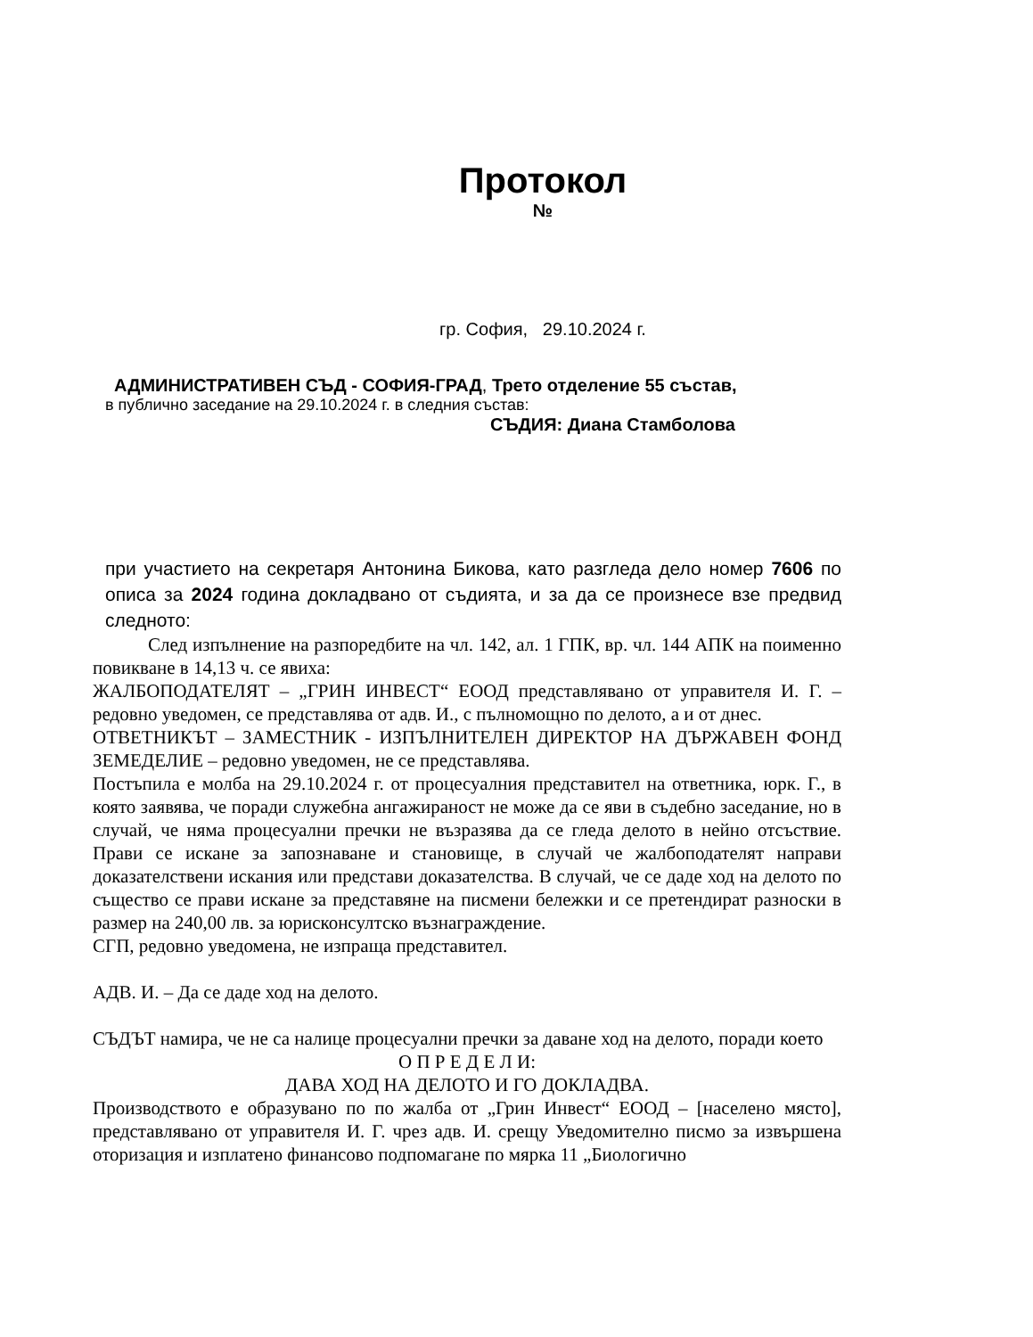Протокол
№
гр. София, 29.10.2024 г.
АДМИНИСТРАТИВЕН СЪД - СОФИЯ-ГРАД, Трето отделение 55 състав,
в публично заседание на 29.10.2024 г. в следния състав:
СЪДИЯ: Диана Стамболова
при участието на секретаря Антонина Бикова, като разгледа дело номер 7606 по описа за 2024 година докладвано от съдията, и за да се произнесе взе предвид следното:
След изпълнение на разпоредбите на чл. 142, ал. 1 ГПК, вр. чл. 144 АПК на поименно повикване в 14,13 ч. се явиха:
ЖАЛБОПОДАТЕЛЯТ – „ГРИН ИНВЕСТ“ ЕООД представлявано от управителя И. Г. – редовно уведомен, се представлява от адв. И., с пълномощно по делото, а и от днес.
ОТВЕТНИКЪТ – ЗАМЕСТНИК - ИЗПЪЛНИТЕЛЕН ДИРЕКТОР НА ДЪРЖАВЕН ФОНД ЗЕМЕДЕЛИЕ – редовно уведомен, не се представлява.
Постъпила е молба на 29.10.2024 г. от процесуалния представител на ответника, юрк. Г., в която заявява, че поради служебна ангажираност не може да се яви в съдебно заседание, но в случай, че няма процесуални пречки не възразява да се гледа делото в нейно отсъствие. Прави се искане за запознаване и становище, в случай че жалбоподателят направи доказателствени искания или представи доказателства. В случай, че се даде ход на делото по същество се прави искане за представяне на писмени бележки и се претендират разноски в размер на 240,00 лв. за юрисконсултско възнаграждение.
СГП, редовно уведомена, не изпраща представител.
АДВ. И. – Да се даде ход на делото.
СЪДЪТ намира, че не са налице процесуални пречки за даване ход на делото, поради което
О П Р Е Д Е Л И:
ДАВА ХОД НА ДЕЛОТО И ГО ДОКЛАДВА.
Производството е образувано по по жалба от „Грин Инвест“ ЕООД – [населено място], представлявано от управителя И. Г. чрез адв. И. срещу Уведомително писмо за извършена оторизация и изплатено финансово подпомагане по мярка 11 „Биологично